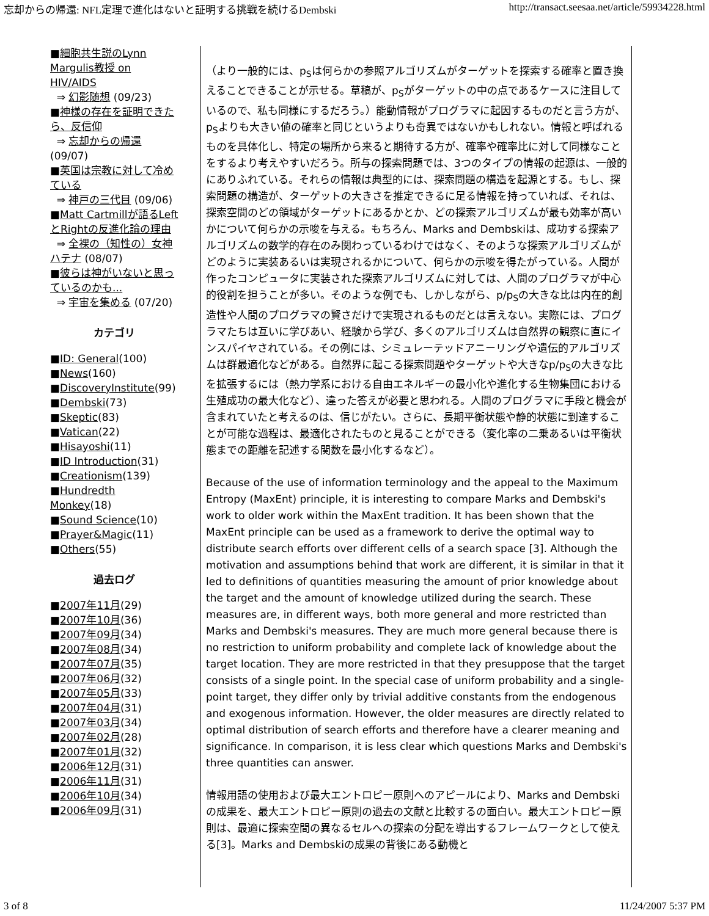忘却からの帰還: NFL定理で進化はないと証明する挑戦を続けるDembski http://transact.seesaa.net/article/59934228.html
■細胞共生説のLynn Margulis教授 on HIV/AIDS
⇒ 幻影随想 (09/23)
■神様の存在を証明できたら、反信仰
⇒ 忘却からの帰還 (09/07)
■英国は宗教に対して冷めている
⇒ 神戸の三代目 (09/06)
■Matt Cartmillが語るLeftとRightの反進化論の理由
⇒ 全裸の（知性の）女神ハテナ (08/07)
■彼らは神がいないと思っているのかも...
⇒ 宇宙を集める (07/20)
カテゴリ
■ID: General(100)
■News(160)
■DiscoveryInstitute(99)
■Dembski(73)
■Skeptic(83)
■Vatican(22)
■Hisayoshi(11)
■ID Introduction(31)
■Creationism(139)
■Hundredth Monkey(18)
■Sound Science(10)
■Prayer&Magic(11)
■Others(55)
過去ログ
■2007年11月(29)
■2007年10月(36)
■2007年09月(34)
■2007年08月(34)
■2007年07月(35)
■2007年06月(32)
■2007年05月(33)
■2007年04月(31)
■2007年03月(34)
■2007年02月(28)
■2007年01月(32)
■2006年12月(31)
■2006年11月(31)
■2006年10月(34)
■2006年09月(31)
（より一般的には、p<sub>S</sub>は何らかの参照アルゴリズムがターゲットを探索する確率と置き換えることできることが示せる。草稿が、p<sub>S</sub>がターゲットの中の点であるケースに注目しているので、私も同様にするだろう。）能動情報がプログラマに起因するものだと言う方が、p<sub>S</sub>よりも大きい値の確率と同じというよりも奇異ではないかもしれない。情報と呼ばれるものを具体化し、特定の場所から来ると期待する方が、確率や確率比に対して同様なことをするより考えやすいだろう。所与の探索問題では、3つのタイプの情報の起源は、一般的にありふれている。それらの情報は典型的には、探索問題の構造を起源とする。もし、探索問題の構造が、ターゲットの大きさを推定できるに足る情報を持っていれば、それは、探索空間のどの領域がターゲットにあるかとか、どの探索アルゴリズムが最も効率が高いかについて何らかの示唆を与える。もちろん、Marks and Dembskiは、成功する探索アルゴリズムの数学的存在のみ関わっているわけではなく、そのような探索アルゴリズムがどのように実装あるいは実現されるかについて、何らかの示唆を得たがっている。人間が作ったコンピュータに実装された探索アルゴリズムに対しては、人間のプログラマが中心的役割を担うことが多い。そのような例でも、しかしながら、p/p<sub>S</sub>の大きな比は内在的創造性や人間のプログラマの賢さだけで実現されるものだとは言えない。実際には、プログラマたちは互いに学びあい、経験から学び、多くのアルゴリズムは自然界の観察に直にインスパイヤされている。その例には、シミュレーテッドアニーリングや遺伝的アルゴリズムは群最適化などがある。自然界に起こる探索問題やターゲットや大きなp/p<sub>S</sub>の大きな比を拡張するには（熱力学系における自由エネルギーの最小化や進化する生物集団における生殖成功の最大化など）、違った答えが必要と思われる。人間のプログラマに手段と機会が含まれていたと考えるのは、信じがたい。さらに、長期平衡状態や静的状態に到達することが可能な過程は、最適化されたものと見ることができる（変化率の二乗あるいは平衡状態までの距離を記述する関数を最小化するなど）。
Because of the use of information terminology and the appeal to the Maximum Entropy (MaxEnt) principle, it is interesting to compare Marks and Dembski's work to older work within the MaxEnt tradition. It has been shown that the MaxEnt principle can be used as a framework to derive the optimal way to distribute search efforts over different cells of a search space [3]. Although the motivation and assumptions behind that work are different, it is similar in that it led to definitions of quantities measuring the amount of prior knowledge about the target and the amount of knowledge utilized during the search. These measures are, in different ways, both more general and more restricted than Marks and Dembski's measures. They are much more general because there is no restriction to uniform probability and complete lack of knowledge about the target location. They are more restricted in that they presuppose that the target consists of a single point. In the special case of uniform probability and a single-point target, they differ only by trivial additive constants from the endogenous and exogenous information. However, the older measures are directly related to optimal distribution of search efforts and therefore have a clearer meaning and significance. In comparison, it is less clear which questions Marks and Dembski's three quantities can answer.
情報用語の使用および最大エントロピー原則へのアピールにより、Marks and Dembskiの成果を、最大エントロピー原則の過去の文献と比較するの面白い。最大エントロピー原則は、最適に探索空間の異なるセルへの探索の分配を導出するフレームワークとして使える[3]。Marks and Dembskiの成果の背後にある動機と
3 of 8 11/24/2007 5:37 PM